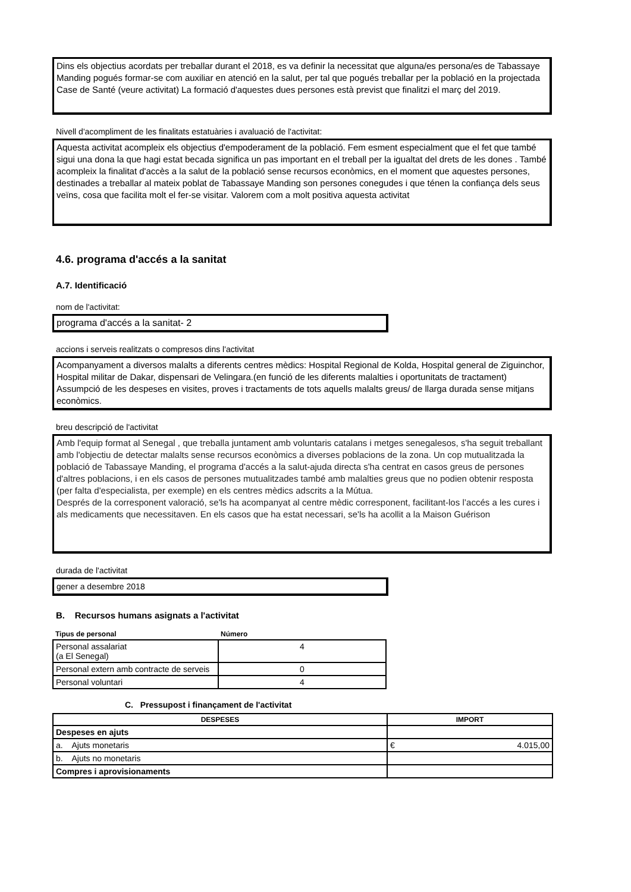Dins els objectius acordats per treballar durant el 2018, es va definir la necessitat que alguna/es persona/es de Tabassaye Manding pogués formar-se com auxiliar en atenció en la salut, per tal que pogués treballar per la població en la projectada Case de Santé (veure activitat) La formació d'aquestes dues persones està previst que finalitzi el març del 2019.
Nivell d'acompliment de les finalitats estatuàries i avaluació de l'activitat:
Aquesta activitat acompleix els objectius d'empoderament de la població. Fem esment especialment que el fet que també sigui una dona la que hagi estat becada significa un pas important en el treball per la igualtat del drets de les dones . També acompleix la finalitat d'accès a la salut de la població sense recursos econòmics, en el moment que aquestes persones, destinades a treballar al mateix poblat de Tabassaye Manding son persones conegudes i que ténen la confiança dels seus veïns, cosa que facilita molt el fer-se visitar. Valorem com a molt positiva aquesta activitat
4.6. programa d'accés a la sanitat
A.7. Identificació
nom de l'activitat:
programa d'accés a la sanitat- 2
accions i serveis realitzats o compresos dins l'activitat
Acompanyament a diversos malalts a diferents centres mèdics: Hospital Regional de Kolda, Hospital general de Ziguinchor, Hospital militar de Dakar, dispensari de Velingara.(en funció de les diferents malalties i oportunitats de tractament)
Assumpció de les despeses en visites, proves i tractaments de tots aquells malalts greus/ de llarga durada sense mitjans econòmics.
breu descripció de l'activitat
Amb l'equip format al Senegal , que treballa juntament amb voluntaris catalans i metges senegalesos, s'ha seguit treballant amb l'objectiu de detectar malalts sense recursos econòmics a diverses poblacions de la zona. Un cop mutualitzada la població de Tabassaye Manding, el programa d'accés a la salut-ajuda directa s'ha centrat en casos greus de persones d'altres poblacions, i en els casos de persones mutualitzades també amb malalties greus que no podien obtenir resposta (per falta d'especialista, per exemple) en els centres mèdics adscrits a la Mútua.
Després de la corresponent valoració, se'ls ha acompanyat al centre mèdic corresponent, facilitant-los l’accés a les cures i als medicaments que necessitaven. En els casos que ha estat necessari, se'ls ha acollit a la Maison Guérison
durada de l'activitat
gener a desembre 2018
B. Recursos humans asignats a l'activitat
| Tipus de personal | Número |
| --- | --- |
| Personal assalariat (a El Senegal) | 4 |
| Personal extern amb contracte de serveis | 0 |
| Personal voluntari | 4 |
C. Pressupost i finançament de l'activitat
| DESPESES | IMPORT |
| --- | --- |
| Despeses en ajuts | |
| a. Ajuts monetaris | € 4.015,00 |
| b. Ajuts no monetaris | |
| Compres i aprovisionaments | |